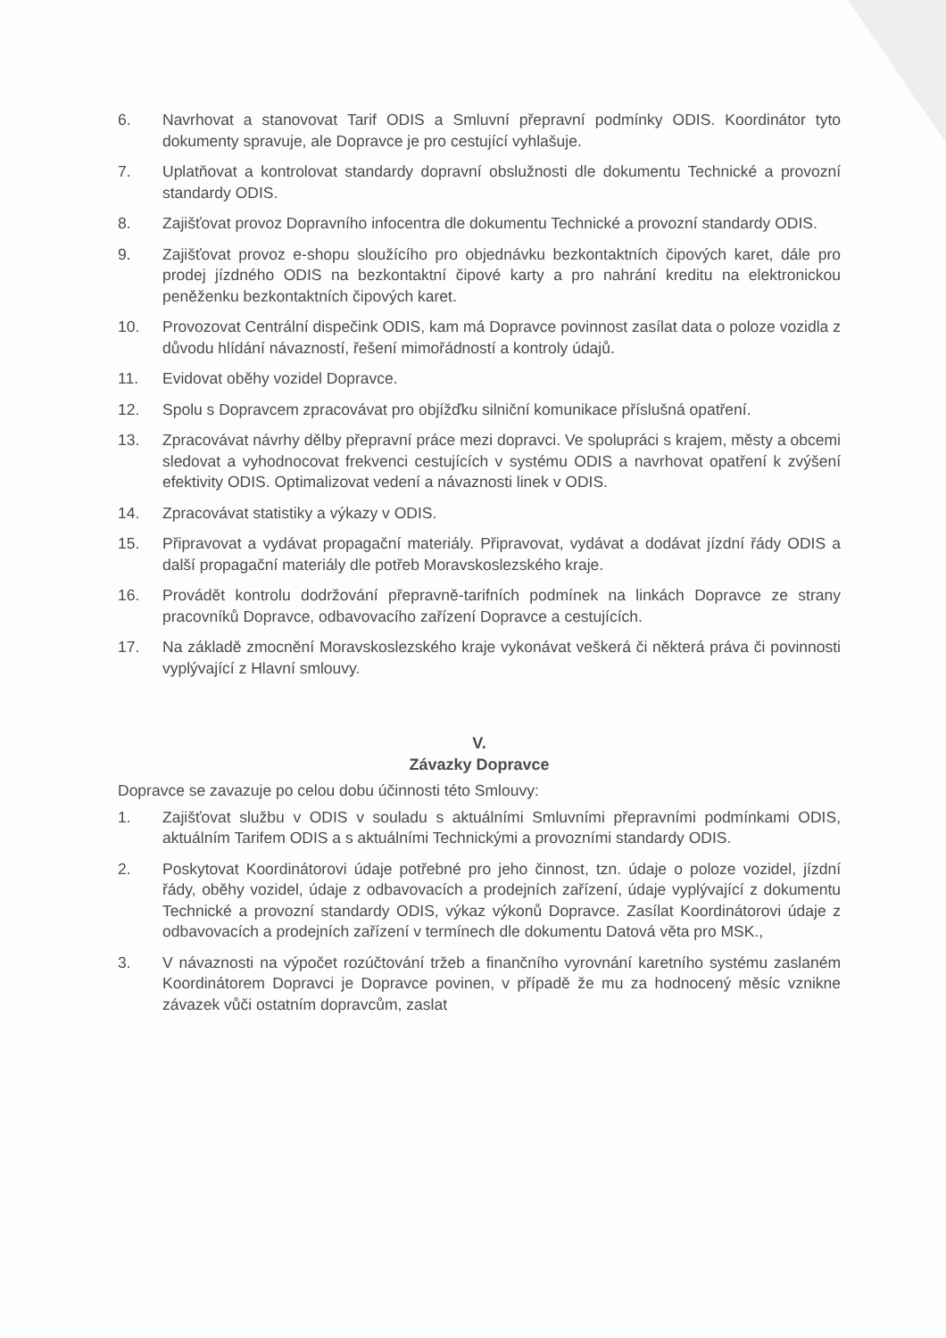6. Navrhovat a stanovovat Tarif ODIS a Smluvní přepravní podmínky ODIS. Koordinátor tyto dokumenty spravuje, ale Dopravce je pro cestující vyhlašuje.
7. Uplatňovat a kontrolovat standardy dopravní obslužnosti dle dokumentu Technické a provozní standardy ODIS.
8. Zajišťovat provoz Dopravního infocentra dle dokumentu Technické a provozní standardy ODIS.
9. Zajišťovat provoz e-shopu sloužícího pro objednávku bezkontaktních čipových karet, dále pro prodej jízdného ODIS na bezkontaktní čipové karty a pro nahrání kreditu na elektronickou peněženku bezkontaktních čipových karet.
10. Provozovat Centrální dispečink ODIS, kam má Dopravce povinnost zasílat data o poloze vozidla z důvodu hlídání návazností, řešení mimořádností a kontroly údajů.
11. Evidovat oběhy vozidel Dopravce.
12. Spolu s Dopravcem zpracovávat pro objížďku silniční komunikace příslušná opatření.
13. Zpracovávat návrhy dělby přepravní práce mezi dopravci. Ve spolupráci s krajem, městy a obcemi sledovat a vyhodnocovat frekvenci cestujících v systému ODIS a navrhovat opatření k zvýšení efektivity ODIS. Optimalizovat vedení a návaznosti linek v ODIS.
14. Zpracovávat statistiky a výkazy v ODIS.
15. Připravovat a vydávat propagační materiály. Připravovat, vydávat a dodávat jízdní řády ODIS a další propagační materiály dle potřeb Moravskoslezského kraje.
16. Provádět kontrolu dodržování přepravně-tarifních podmínek na linkách Dopravce ze strany pracovníků Dopravce, odbavovacího zařízení Dopravce a cestujících.
17. Na základě zmocnění Moravskoslezského kraje vykonávat veškerá či některá práva či povinnosti vyplývající z Hlavní smlouvy.
V.
Závazky Dopravce
Dopravce se zavazuje po celou dobu účinnosti této Smlouvy:
1. Zajišťovat službu v ODIS v souladu s aktuálními Smluvními přepravními podmínkami ODIS, aktuálním Tarifem ODIS a s aktuálními Technickými a provozními standardy ODIS.
2. Poskytovat Koordinátorovi údaje potřebné pro jeho činnost, tzn. údaje o poloze vozidel, jízdní řády, oběhy vozidel, údaje z odbavovacích a prodejních zařízení, údaje vyplývající z dokumentu Technické a provozní standardy ODIS, výkaz výkonů Dopravce. Zasílat Koordinátorovi údaje z odbavovacích a prodejních zařízení v termínech dle dokumentu Datová věta pro MSK.,
3. V návaznosti na výpočet rozúčtování tržeb a finančního vyrovnání karetního systému zaslaném Koordinátorem Dopravci je Dopravce povinen, v případě že mu za hodnocený měsíc vznikne závazek vůči ostatním dopravcům, zaslat